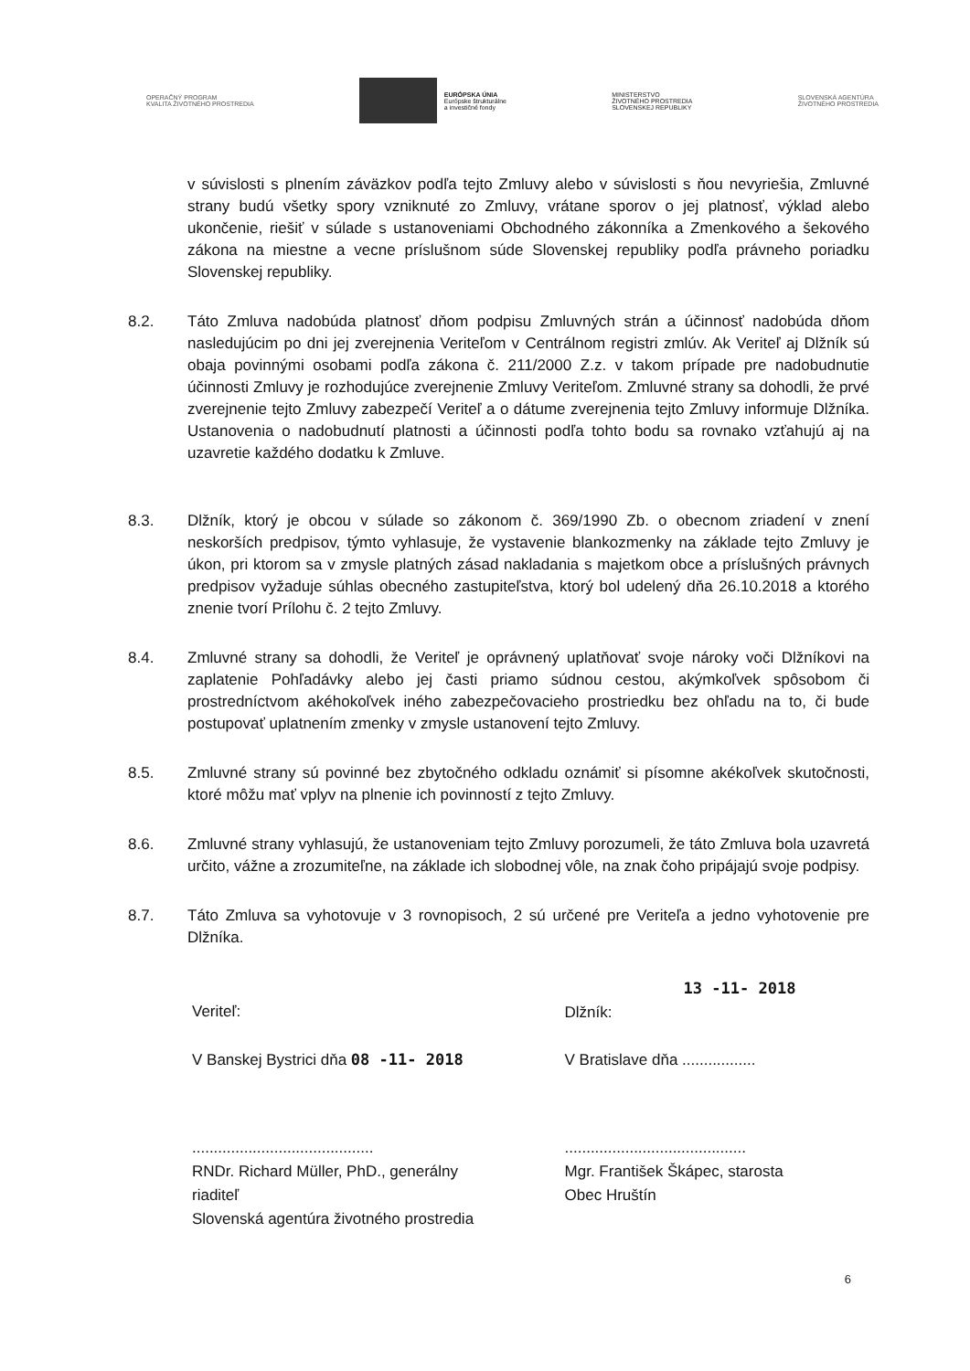OPERAČNÝ PROGRAM
KVALITA ŽIVOTNÉHO PROSTREDIA
EURÓPSKA ÚNIA
Európske štrukturálne
a investičné fondy
MINISTERSTVO
ŽIVOTNÉHO PROSTREDIA
SLOVENSKEJ REPUBLIKY
SLOVENSKÁ AGENTÚRA
ŽIVOTNÉHO PROSTREDIA
v súvislosti s plnením záväzkov podľa tejto Zmluvy alebo v súvislosti s ňou nevyriešia, Zmluvné strany budú všetky spory vzniknuté zo Zmluvy, vrátane sporov o jej platnosť, výklad alebo ukončenie, riešiť v súlade s ustanoveniami Obchodného zákonníka a Zmenkového a šekového zákona na miestne a vecne príslušnom súde Slovenskej republiky podľa právneho poriadku Slovenskej republiky.
8.2. Táto Zmluva nadobúda platnosť dňom podpisu Zmluvných strán a účinnosť nadobúda dňom nasledujúcim po dni jej zverejnenia Veriteľom v Centrálnom registri zmlúv. Ak Veriteľ aj Dlžník sú obaja povinnými osobami podľa zákona č. 211/2000 Z.z. v takom prípade pre nadobudnutie účinnosti Zmluvy je rozhodujúce zverejnenie Zmluvy Veriteľom. Zmluvné strany sa dohodli, že prvé zverejnenie tejto Zmluvy zabezpečí Veriteľ a o dátume zverejnenia tejto Zmluvy informuje Dlžníka. Ustanovenia o nadobudnutí platnosti a účinnosti podľa tohto bodu sa rovnako vzťahujú aj na uzavretie každého dodatku k Zmluve.
8.3. Dlžník, ktorý je obcou v súlade so zákonom č. 369/1990 Zb. o obecnom zriadení v znení neskorších predpisov, týmto vyhlasuje, že vystavenie blankozmenky na základe tejto Zmluvy je úkon, pri ktorom sa v zmysle platných zásad nakladania s majetkom obce a príslušných právnych predpisov vyžaduje súhlas obecného zastupiteľstva, ktorý bol udelený dňa 26.10.2018 a ktorého znenie tvorí Prílohu č. 2 tejto Zmluvy.
8.4. Zmluvné strany sa dohodli, že Veriteľ je oprávnený uplatňovať svoje nároky voči Dlžníkovi na zaplatenie Pohľadávky alebo jej časti priamo súdnou cestou, akýmkoľvek spôsobom či prostredníctvom akéhokoľvek iného zabezpečovacieho prostriedku bez ohľadu na to, či bude postupovať uplatnením zmenky v zmysle ustanovení tejto Zmluvy.
8.5. Zmluvné strany sú povinné bez zbytočného odkladu oznámiť si písomne akékoľvek skutočnosti, ktoré môžu mať vplyv na plnenie ich povinností z tejto Zmluvy.
8.6. Zmluvné strany vyhlasujú, že ustanoveniam tejto Zmluvy porozumeli, že táto Zmluva bola uzavretá určito, vážne a zrozumiteľne, na základe ich slobodnej vôle, na znak čoho pripájajú svoje podpisy.
8.7. Táto Zmluva sa vyhotovuje v 3 rovnopisoch, 2 sú určené pre Veriteľa a jedno vyhotovenie pre Dlžníka.
Veriteľ:
V Banskej Bystrici dňa 08 -11- 2018
13 -11- 2018
Dlžník:
V Bratislave dňa .................
..........................................
RNDr. Richard Müller, PhD., generálny riaditeľ
Slovenská agentúra životného prostredia
..........................................
Mgr. František Škápec, starosta
Obec Hruštín
6